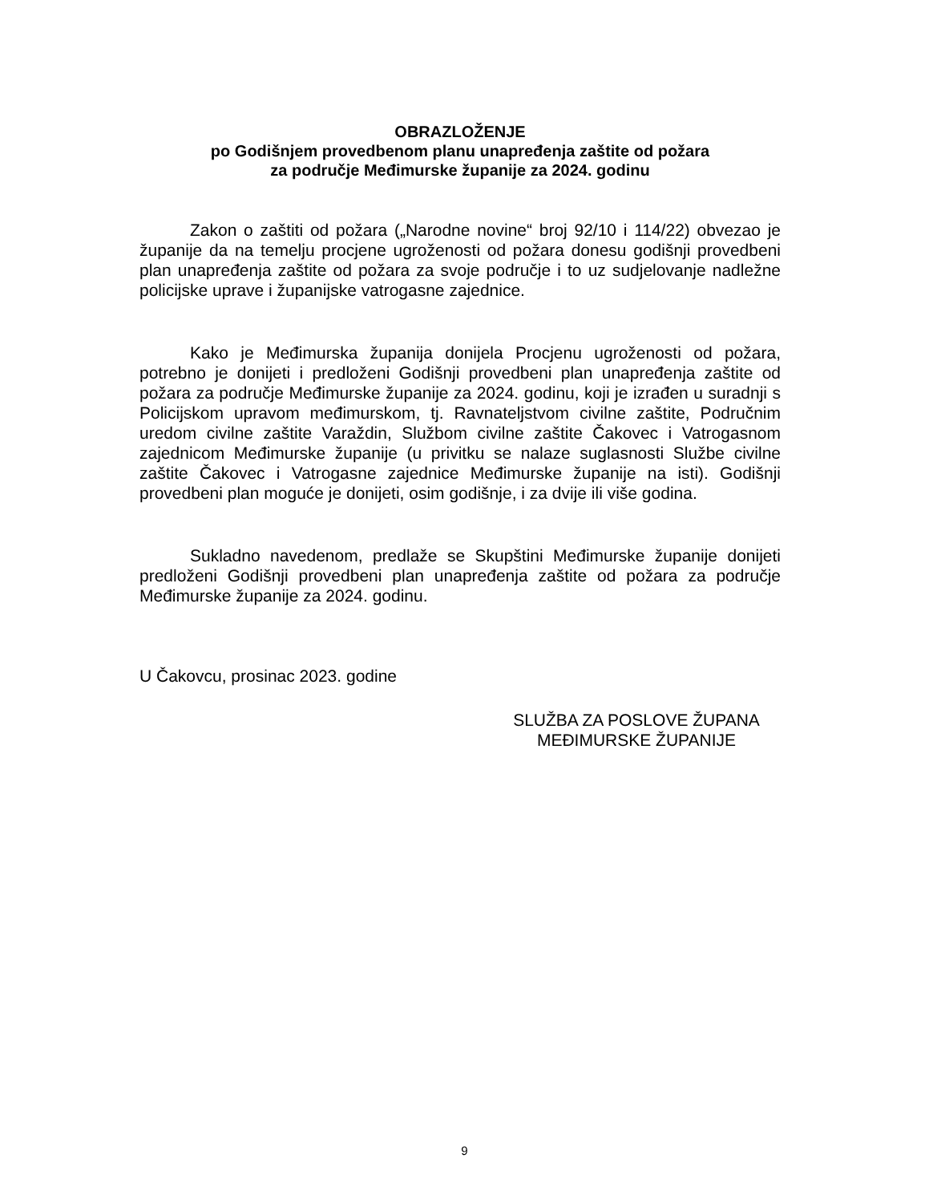OBRAZLOŽENJE
po Godišnjem provedbenom planu unapređenja zaštite od požara
za područje Međimurske županije za 2024. godinu
Zakon o zaštiti od požara („Narodne novine“ broj 92/10 i 114/22) obvezao je županije da na temelju procjene ugroženosti od požara donesu godišnji provedbeni plan unapređenja zaštite od požara za svoje područje i to uz sudjelovanje nadležne policijske uprave i županijske vatrogasne zajednice.
Kako je Međimurska županija donijela Procjenu ugroženosti od požara, potrebno je donijeti i predloženi Godišnji provedbeni plan unapređenja zaštite od požara za područje Međimurske županije za 2024. godinu, koji je izrađen u suradnji s Policijskom upravom međimurskom, tj. Ravnateljstvom civilne zaštite, Područnim uredom civilne zaštite Varaždin, Službom civilne zaštite Čakovec i Vatrogasnom zajednicom Međimurske županije (u privitku se nalaze suglasnosti Službe civilne zaštite Čakovec i Vatrogasne zajednice Međimurske županije na isti). Godišnji provedbeni plan moguće je donijeti, osim godišnje, i za dvije ili više godina.
Sukladno navedenom, predlaže se Skupštini Međimurske županije donijeti predloženi Godišnji provedbeni plan unapređenja zaštite od požara za područje Međimurske županije za 2024. godinu.
U Čakovcu, prosinac 2023. godine
SLUŽBA ZA POSLOVE ŽUPANA
MEĐIMURSKE ŽUPANIJE
9